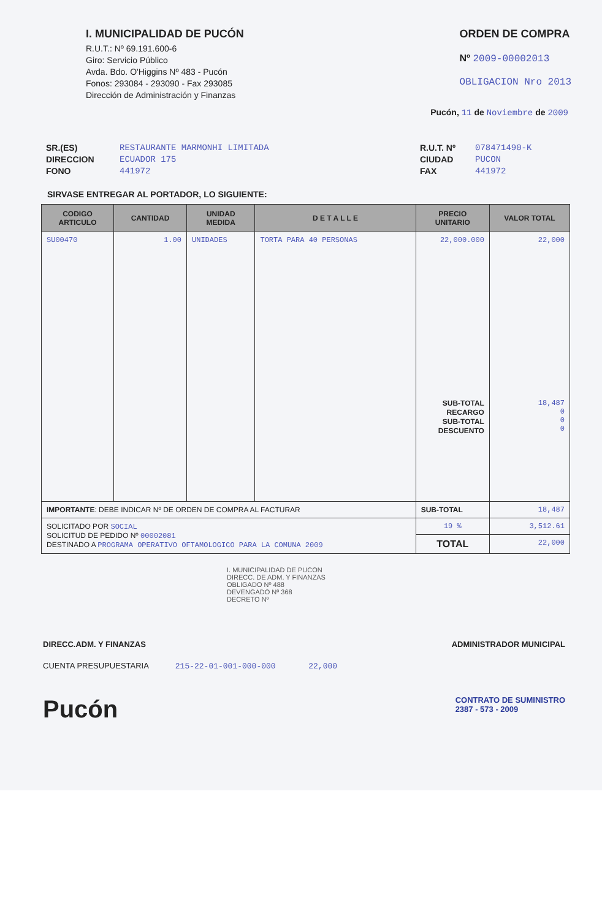I. MUNICIPALIDAD DE PUCÓN
R.U.T.: Nº 69.191.600-6
Giro: Servicio Público
Avda. Bdo. O'Higgins Nº 483 - Pucón
Fonos: 293084 - 293090 - Fax 293085
Dirección de Administración y Finanzas
ORDEN DE COMPRA
Nº 2009-00002013
OBLIGACION Nro 2013
Pucón, 11 de Noviembre de 2009
SR.(ES)
DIRECCION
FONO
RESTAURANTE MARMONHI LIMITADA
ECUADOR 175
441972
R.U.T. Nº
CIUDAD
FAX
078471490-K
PUCON
441972
SIRVASE ENTREGAR AL PORTADOR, LO SIGUIENTE:
| CODIGO ARTICULO | CANTIDAD | UNIDAD MEDIDA | D E T A L L E | PRECIO UNITARIO | VALOR TOTAL |
| --- | --- | --- | --- | --- | --- |
| SU00470 | 1.00 | UNIDADES | TORTA PARA 40 PERSONAS | 22,000.000 SUB-TOTAL RECARGO SUB-TOTAL DESCUENTO | 22,000 18,487 0 0 0 |
| IMPORTANTE : DEBE INDICAR Nº DE ORDEN DE COMPRA AL FACTURAR | | | | SUB-TOTAL | 18,487 |
| SOLICITADO POR SOCIAL SOLICITUD DE PEDIDO Nº 00002081 DESTINADO A PROGRAMA OPERATIVO OFTAMOLOGICO PARA LA COMUNA 2009 | | | | 19 % | 3,512.61 |
| | | | | TOTAL | 22,000 |
I. MUNICIPALIDAD DE PUCON
DIRECC. DE ADM. Y FINANZAS
OBLIGADO Nº 488
DEVENGADO Nº 368
DECRETO Nº
DIRECC.ADM. Y FINANZAS ADMINISTRADOR MUNICIPAL
CUENTA PRESUPUESTARIA 215-22-01-001-000-000 22,000
Pucón
CONTRATO DE SUMINISTRO
2387 - 573 - 2009